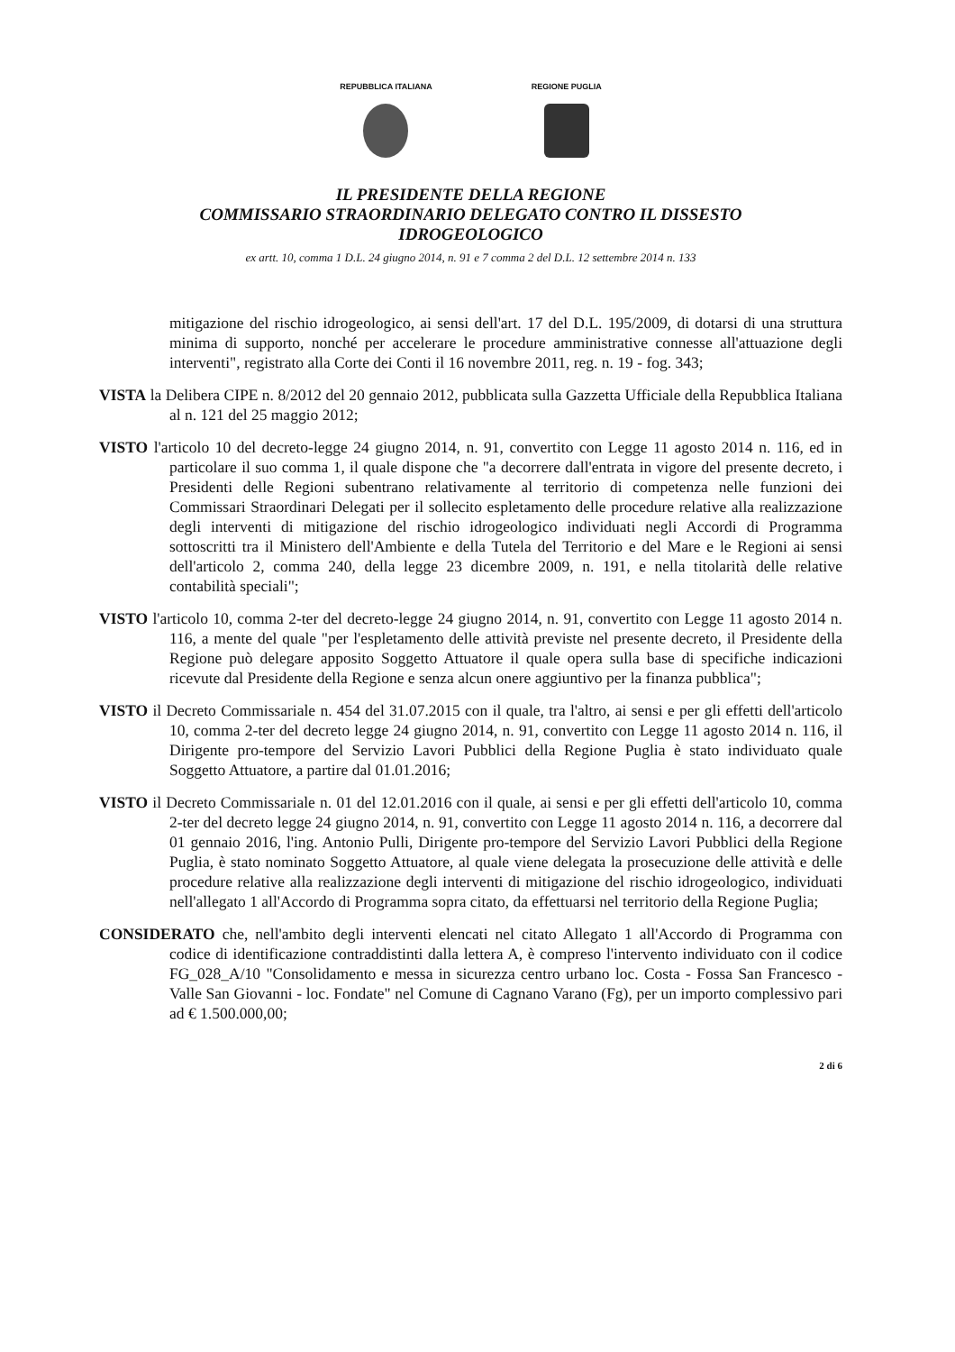REPUBBLICA ITALIANA REGIONE PUGLIA
IL PRESIDENTE DELLA REGIONE
COMMISSARIO STRAORDINARIO DELEGATO CONTRO IL DISSESTO
IDROGEOLOGICO
ex artt. 10, comma 1 D.L. 24 giugno 2014, n. 91 e 7 comma 2 del D.L. 12 settembre 2014 n. 133
mitigazione del rischio idrogeologico, ai sensi dell'art. 17 del D.L. 195/2009, di dotarsi di una struttura minima di supporto, nonché per accelerare le procedure amministrative connesse all'attuazione degli interventi", registrato alla Corte dei Conti il 16 novembre 2011, reg. n. 19 - fog. 343;
VISTA la Delibera CIPE n. 8/2012 del 20 gennaio 2012, pubblicata sulla Gazzetta Ufficiale della Repubblica Italiana al n. 121 del 25 maggio 2012;
VISTO l'articolo 10 del decreto-legge 24 giugno 2014, n. 91, convertito con Legge 11 agosto 2014 n. 116, ed in particolare il suo comma 1, il quale dispone che "a decorrere dall'entrata in vigore del presente decreto, i Presidenti delle Regioni subentrano relativamente al territorio di competenza nelle funzioni dei Commissari Straordinari Delegati per il sollecito espletamento delle procedure relative alla realizzazione degli interventi di mitigazione del rischio idrogeologico individuati negli Accordi di Programma sottoscritti tra il Ministero dell'Ambiente e della Tutela del Territorio e del Mare e le Regioni ai sensi dell'articolo 2, comma 240, della legge 23 dicembre 2009, n. 191, e nella titolarità delle relative contabilità speciali";
VISTO l'articolo 10, comma 2-ter del decreto-legge 24 giugno 2014, n. 91, convertito con Legge 11 agosto 2014 n. 116, a mente del quale "per l'espletamento delle attività previste nel presente decreto, il Presidente della Regione può delegare apposito Soggetto Attuatore il quale opera sulla base di specifiche indicazioni ricevute dal Presidente della Regione e senza alcun onere aggiuntivo per la finanza pubblica";
VISTO il Decreto Commissariale n. 454 del 31.07.2015 con il quale, tra l'altro, ai sensi e per gli effetti dell'articolo 10, comma 2-ter del decreto legge 24 giugno 2014, n. 91, convertito con Legge 11 agosto 2014 n. 116, il Dirigente pro-tempore del Servizio Lavori Pubblici della Regione Puglia è stato individuato quale Soggetto Attuatore, a partire dal 01.01.2016;
VISTO il Decreto Commissariale n. 01 del 12.01.2016 con il quale, ai sensi e per gli effetti dell'articolo 10, comma 2-ter del decreto legge 24 giugno 2014, n. 91, convertito con Legge 11 agosto 2014 n. 116, a decorrere dal 01 gennaio 2016, l'ing. Antonio Pulli, Dirigente pro-tempore del Servizio Lavori Pubblici della Regione Puglia, è stato nominato Soggetto Attuatore, al quale viene delegata la prosecuzione delle attività e delle procedure relative alla realizzazione degli interventi di mitigazione del rischio idrogeologico, individuati nell'allegato 1 all'Accordo di Programma sopra citato, da effettuarsi nel territorio della Regione Puglia;
CONSIDERATO che, nell'ambito degli interventi elencati nel citato Allegato 1 all'Accordo di Programma con codice di identificazione contraddistinti dalla lettera A, è compreso l'intervento individuato con il codice FG_028_A/10 "Consolidamento e messa in sicurezza centro urbano loc. Costa - Fossa San Francesco - Valle San Giovanni - loc. Fondate" nel Comune di Cagnano Varano (Fg), per un importo complessivo pari ad € 1.500.000,00;
2 di 6